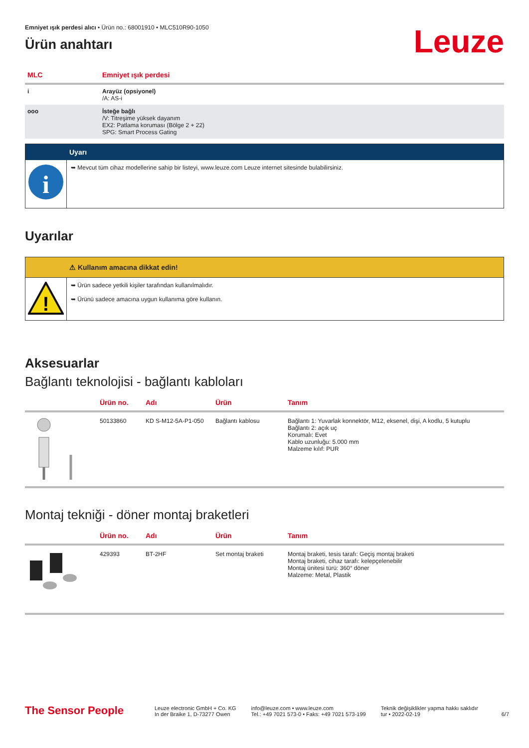Emniyet ışık perdesi alıcı • Ürün no.: 68001910 • MLC510R90-1050
Ürün anahtarı
Leuze
| MLC | Emniyet ışık perdesi |
| --- | --- |
| i | Arayüz (opsiyonel) /A: AS-i |
| ooo | İsteğe bağlı /V: Titreşime yüksek dayanım EX2: Patlama koruması (Bölge 2 + 22) SPG: Smart Process Gating |
Uyarı
i
➥ Mevcut tüm cihaz modellerine sahip bir listeyi, www.leuze.com Leuze internet sitesinde bulabilirsiniz.
Uyarılar
⚠ Kullanım amacına dikkat edin!
!
➥ Ürün sadece yetkili kişiler tarafından kullanılmalıdır.
➥ Ürünü sadece amacına uygun kullanıma göre kullanın.
Aksesuarlar
Bağlantı teknolojisi - bağlantı kabloları
| | Ürün no. | Adı | Ürün | Tanım |
| --- | --- | --- | --- | --- |
| | 50133860 | KD S-M12-5A-P1-050 | Bağlantı kablosu | Bağlantı 1: Yuvarlak konnektör, M12, eksenel, dişi, A kodlu, 5 kutuplu Bağlantı 2: açık uç Korumalı: Evet Kablo uzunluğu: 5.000 mm Malzeme kılıf: PUR |
Montaj tekniği - döner montaj braketleri
| | Ürün no. | Adı | Ürün | Tanım |
| --- | --- | --- | --- | --- |
| | 429393 | BT-2HF | Set montaj braketi | Montaj braketi, tesis tarafı: Geçiş montaj braketi Montaj braketi, cihaz tarafı: kelepçelenebilir Montaj ünitesi türü: 360° döner Malzeme: Metal, Plastik |
The Sensor People
Leuze electronic GmbH + Co. KG
In der Braike 1, D-73277 Owen
info@leuze.com • www.leuze.com
Tel.: +49 7021 573-0 • Faks: +49 7021 573-199
Teknik değişiklikler yapma hakkı saklıdır
tur • 2022-02-19
6/7